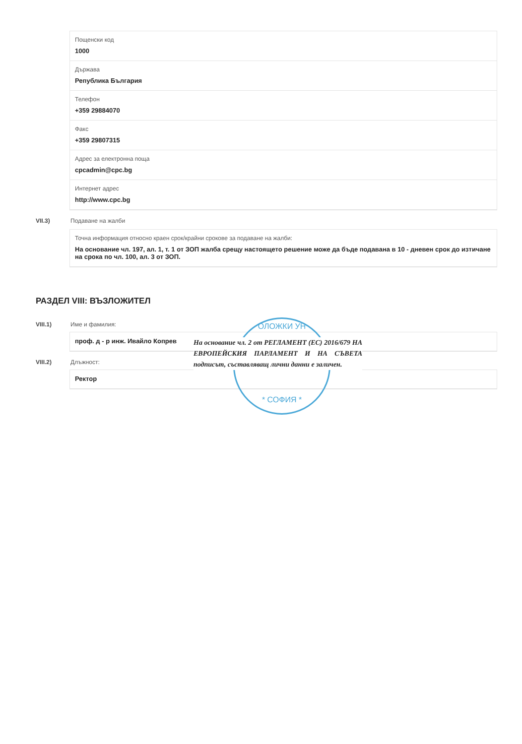Пощенски код
1000
Държава
Република България
Телефон
+359 29884070
Факс
+359 29807315
Адрес за електронна поща
cpcadmin@cpc.bg
Интернет адрес
http://www.cpc.bg
VII.3) Подаване на жалби
Точна информация относно краен срок/крайни срокове за подаване на жалби:
На основание чл. 197, ал. 1, т. 1 от ЗОП жалба срещу настоящето решение може да бъде подавана в 10 - дневен срок до изтичане на срока по чл. 100, ал. 3 от ЗОП.
РАЗДЕЛ VIII: ВЪЗЛОЖИТЕЛ
VIII.1) Име и фамилия:
проф. д - р инж. Ивайло Копрев
VIII.2) Длъжност:
Ректор
ОЛОЖКИ УН
* СОФИЯ *
На основание чл. 2 от РЕГЛАМЕНТ (ЕС) 2016/679 НА ЕВРОПЕЙСКИЯ ПАРЛАМЕНТ И НА СЪВЕТА подписът, съставляващ лични данни е заличен.